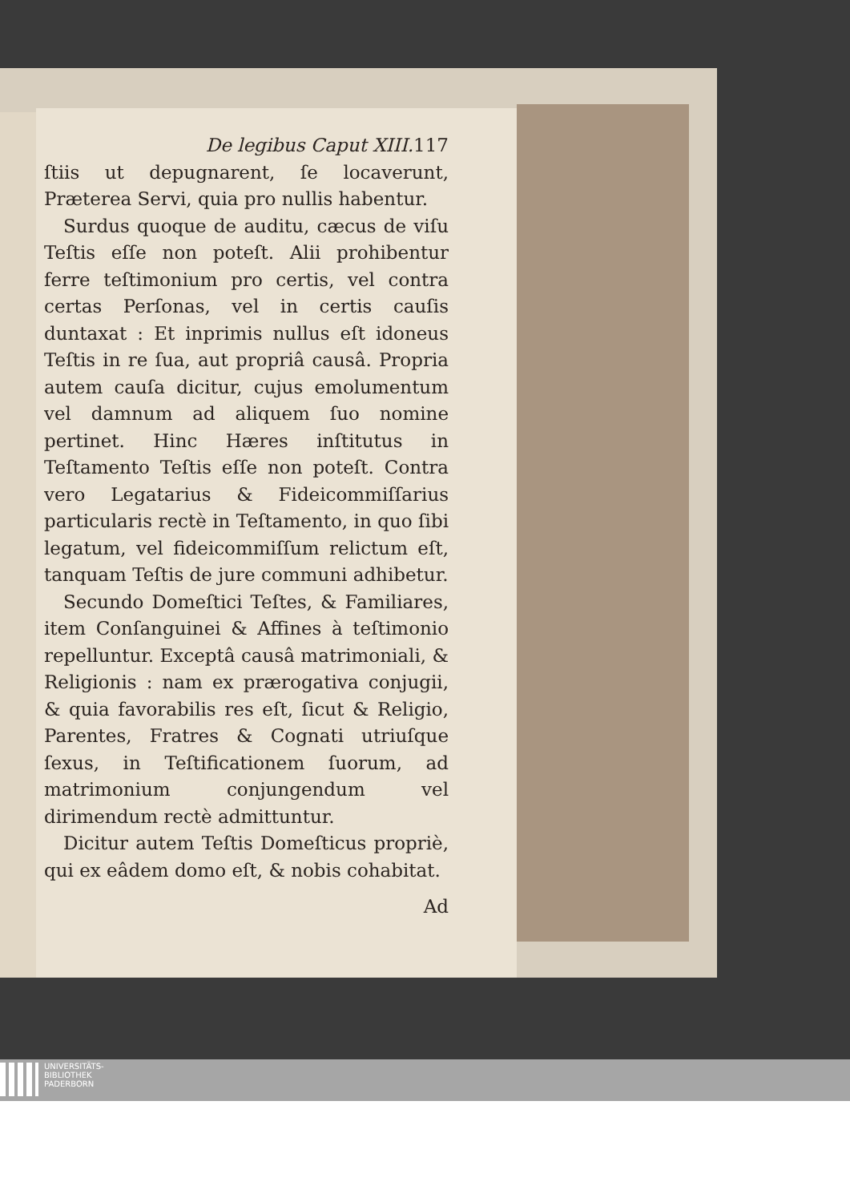De legibus Caput XIII. 117
ſtiis ut depugnarent, ſe locaverunt, Præterea Servi, quia pro nullis habentur.
Surdus quoque de auditu, cæcus de viſu Teſtis eſſe non poteſt. Alii prohibentur ferre teſtimonium pro certis, vel contra certas Perſonas, vel in certis cauſis duntaxat : Et inprimis nullus eſt idoneus Teſtis in re ſua, aut propriâ causâ. Propria autem cauſa dicitur, cujus emolumentum vel damnum ad aliquem ſuo nomine pertinet. Hinc Hæres inſtitutus in Teſtamento Teſtis eſſe non poteſt. Contra vero Legatarius & Fideicommiſſarius particularis rectè in Teſtamento, in quo ſibi legatum, vel fideicommiſſum relictum eſt, tanquam Teſtis de jure communi adhibetur.
Secundo Domeſtici Teſtes, & Familiares, item Conſanguinei & Affines à teſtimonio repelluntur. Exceptâ causâ matrimoniali, & Religionis : nam ex prærogativa conjugii, & quia favorabilis res eſt, ſicut & Religio, Parentes, Fratres & Cognati utriuſque ſexus, in Teſtificationem ſuorum, ad matrimonium conjungendum vel dirimendum rectè admittuntur.
Dicitur autem Teſtis Domeſticus propriè, qui ex eâdem domo eſt, & nobis cohabitat.
Ad
UNIVERSITÄTS-
BIBLIOTHEK
PADERBORN